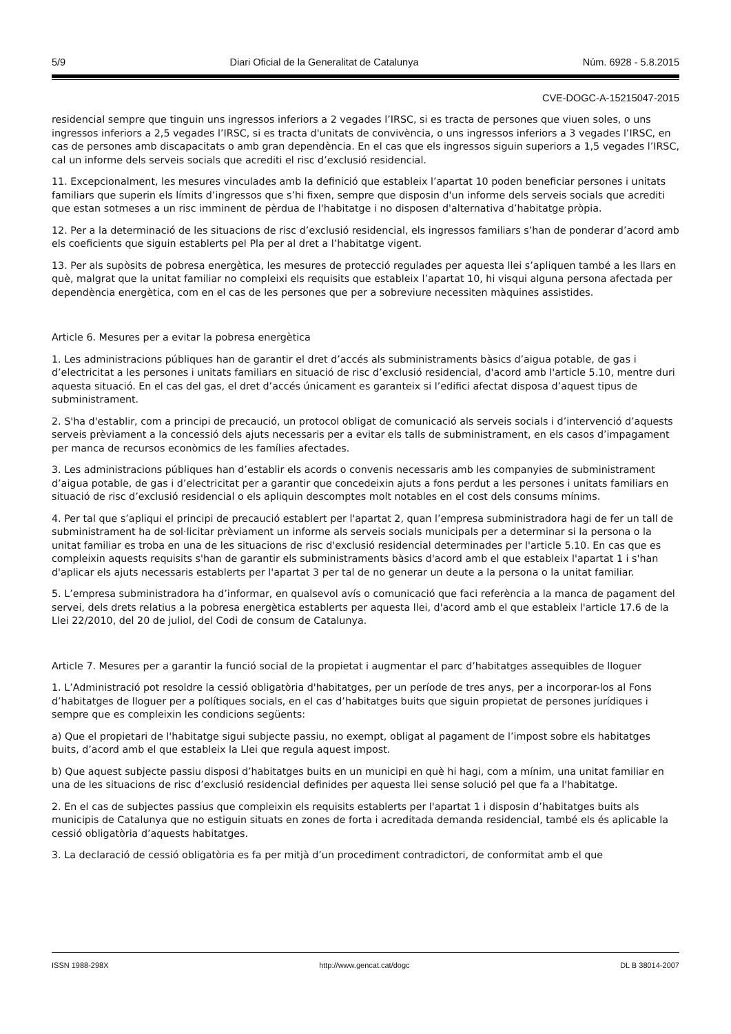5/9 Diari Oficial de la Generalitat de Catalunya Núm. 6928 - 5.8.2015
CVE-DOGC-A-15215047-2015
residencial sempre que tinguin uns ingressos inferiors a 2 vegades l’IRSC, si es tracta de persones que viuen soles, o uns ingressos inferiors a 2,5 vegades l’IRSC, si es tracta d'unitats de convivència, o uns ingressos inferiors a 3 vegades l’IRSC, en cas de persones amb discapacitats o amb gran dependència. En el cas que els ingressos siguin superiors a 1,5 vegades l’IRSC, cal un informe dels serveis socials que acrediti el risc d’exclusió residencial.
11. Excepcionalment, les mesures vinculades amb la definició que estableix l’apartat 10 poden beneficiar persones i unitats familiars que superin els límits d’ingressos que s’hi fixen, sempre que disposin d'un informe dels serveis socials que acrediti que estan sotmeses a un risc imminent de pèrdua de l'habitatge i no disposen d'alternativa d’habitatge pròpia.
12. Per a la determinació de les situacions de risc d’exclusió residencial, els ingressos familiars s’han de ponderar d’acord amb els coeficients que siguin establerts pel Pla per al dret a l’habitatge vigent.
13. Per als supòsits de pobresa energètica, les mesures de protecció regulades per aquesta llei s’apliquen també a les llars en què, malgrat que la unitat familiar no compleixi els requisits que estableix l’apartat 10, hi visqui alguna persona afectada per dependència energètica, com en el cas de les persones que per a sobreviure necessiten màquines assistides.
Article 6. Mesures per a evitar la pobresa energètica
1. Les administracions públiques han de garantir el dret d’accés als subministraments bàsics d’aigua potable, de gas i d’electricitat a les persones i unitats familiars en situació de risc d’exclusió residencial, d'acord amb l'article 5.10, mentre duri aquesta situació. En el cas del gas, el dret d’accés únicament es garanteix si l’edifici afectat disposa d’aquest tipus de subministrament.
2. S'ha d'establir, com a principi de precaució, un protocol obligat de comunicació als serveis socials i d’intervenció d’aquests serveis prèviament a la concessió dels ajuts necessaris per a evitar els talls de subministrament, en els casos d’impagament per manca de recursos econòmics de les famílies afectades.
3. Les administracions públiques han d’establir els acords o convenis necessaris amb les companyies de subministrament d’aigua potable, de gas i d’electricitat per a garantir que concedeixin ajuts a fons perdut a les persones i unitats familiars en situació de risc d’exclusió residencial o els apliquin descomptes molt notables en el cost dels consums mínims.
4. Per tal que s’apliqui el principi de precaució establert per l'apartat 2, quan l’empresa subministradora hagi de fer un tall de subministrament ha de sol·licitar prèviament un informe als serveis socials municipals per a determinar si la persona o la unitat familiar es troba en una de les situacions de risc d'exclusió residencial determinades per l'article 5.10. En cas que es compleixin aquests requisits s'han de garantir els subministraments bàsics d'acord amb el que estableix l'apartat 1 i s'han d'aplicar els ajuts necessaris establerts per l'apartat 3 per tal de no generar un deute a la persona o la unitat familiar.
5. L’empresa subministradora ha d’informar, en qualsevol avís o comunicació que faci referència a la manca de pagament del servei, dels drets relatius a la pobresa energètica establerts per aquesta llei, d'acord amb el que estableix l'article 17.6 de la Llei 22/2010, del 20 de juliol, del Codi de consum de Catalunya.
Article 7. Mesures per a garantir la funció social de la propietat i augmentar el parc d’habitatges assequibles de lloguer
1. L’Administració pot resoldre la cessió obligatòria d'habitatges, per un període de tres anys, per a incorporar-los al Fons d’habitatges de lloguer per a polítiques socials, en el cas d’habitatges buits que siguin propietat de persones jurídiques i sempre que es compleixin les condicions següents:
a) Que el propietari de l'habitatge sigui subjecte passiu, no exempt, obligat al pagament de l’impost sobre els habitatges buits, d’acord amb el que estableix la Llei que regula aquest impost.
b) Que aquest subjecte passiu disposi d’habitatges buits en un municipi en què hi hagi, com a mínim, una unitat familiar en una de les situacions de risc d’exclusió residencial definides per aquesta llei sense solució pel que fa a l'habitatge.
2. En el cas de subjectes passius que compleixin els requisits establerts per l'apartat 1 i disposin d’habitatges buits als municipis de Catalunya que no estiguin situats en zones de forta i acreditada demanda residencial, també els és aplicable la cessió obligatòria d’aquests habitatges.
3. La declaració de cessió obligatòria es fa per mitjà d’un procediment contradictori, de conformitat amb el que
ISSN 1988-298X http://www.gencat.cat/dogc DL B 38014-2007